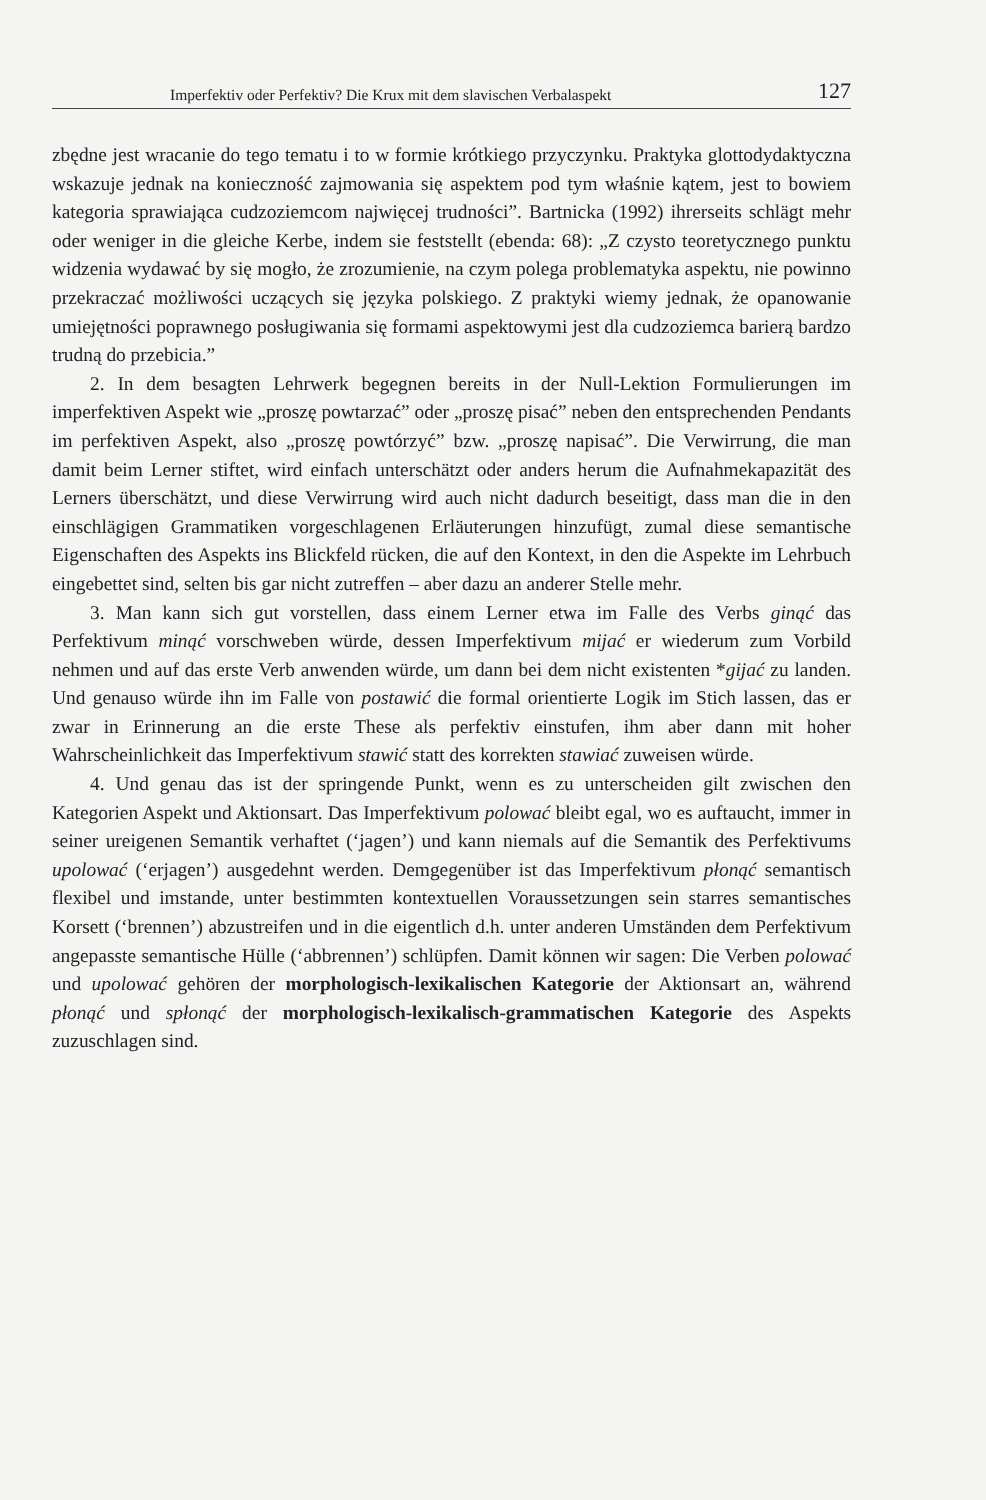Imperfektiv oder Perfektiv? Die Krux mit dem slavischen Verbalaspekt 127
zbędne jest wracanie do tego tematu i to w formie krótkiego przyczynku. Praktyka glottodydaktyczna wskazuje jednak na konieczność zajmowania się aspektem pod tym właśnie kątem, jest to bowiem kategoria sprawiająca cudzoziemcom najwięcej trudności”. Bartnicka (1992) ihrerseits schlägt mehr oder weniger in die gleiche Kerbe, indem sie feststellt (ebenda: 68): „Z czysto teoretycznego punktu widzenia wydawać by się mogło, że zrozumienie, na czym polega problematyka aspektu, nie powinno przekraczać możliwości uczących się języka polskiego. Z praktyki wiemy jednak, że opanowanie umiejętności poprawnego posługiwania się formami aspektowymi jest dla cudzoziemca barierą bardzo trudną do przebicia.”
2. In dem besagten Lehrwerk begegnen bereits in der Null-Lektion Formulierungen im imperfektiven Aspekt wie „proszę powtarzać” oder „proszę pisać” neben den entsprechenden Pendants im perfektiven Aspekt, also „proszę powtórzyć” bzw. „proszę napisać”. Die Verwirrung, die man damit beim Lerner stiftet, wird einfach unterschätzt oder anders herum die Aufnahmekapazität des Lerners überschätzt, und diese Verwirrung wird auch nicht dadurch beseitigt, dass man die in den einschlägigen Grammatiken vorgeschlagenen Erläuterungen hinzufügt, zumal diese semantische Eigenschaften des Aspekts ins Blickfeld rücken, die auf den Kontext, in den die Aspekte im Lehrbuch eingebettet sind, selten bis gar nicht zutreffen – aber dazu an anderer Stelle mehr.
3. Man kann sich gut vorstellen, dass einem Lerner etwa im Falle des Verbs ginąć das Perfektivum minąć vorschweben würde, dessen Imperfektivum mijać er wiederum zum Vorbild nehmen und auf das erste Verb anwenden würde, um dann bei dem nicht existenten *gijać zu landen. Und genauso würde ihn im Falle von postawić die formal orientierte Logik im Stich lassen, das er zwar in Erinnerung an die erste These als perfektiv einstufen, ihm aber dann mit hoher Wahrscheinlichkeit das Imperfektivum stawić statt des korrekten stawiać zuweisen würde.
4. Und genau das ist der springende Punkt, wenn es zu unterscheiden gilt zwischen den Kategorien Aspekt und Aktionsart. Das Imperfektivum polować bleibt egal, wo es auftaucht, immer in seiner ureigenen Semantik verhaftet (‘jagen’) und kann niemals auf die Semantik des Perfektivums upolować (‘erjagen’) ausgedehnt werden. Demgegenüber ist das Imperfektivum płonąć semantisch flexibel und imstande, unter bestimmten kontextuellen Voraussetzungen sein starres semantisches Korsett (‘brennen’) abzustreifen und in die eigentlich d.h. unter anderen Umständen dem Perfektivum angepasste semantische Hülle (‘abbrennen’) schlüpfen. Damit können wir sagen: Die Verben polować und upolować gehören der morphologisch-lexikalischen Kategorie der Aktionsart an, während płonąć und spłonąć der morphologisch-lexikalisch-grammatischen Kategorie des Aspekts zuzuschlagen sind.